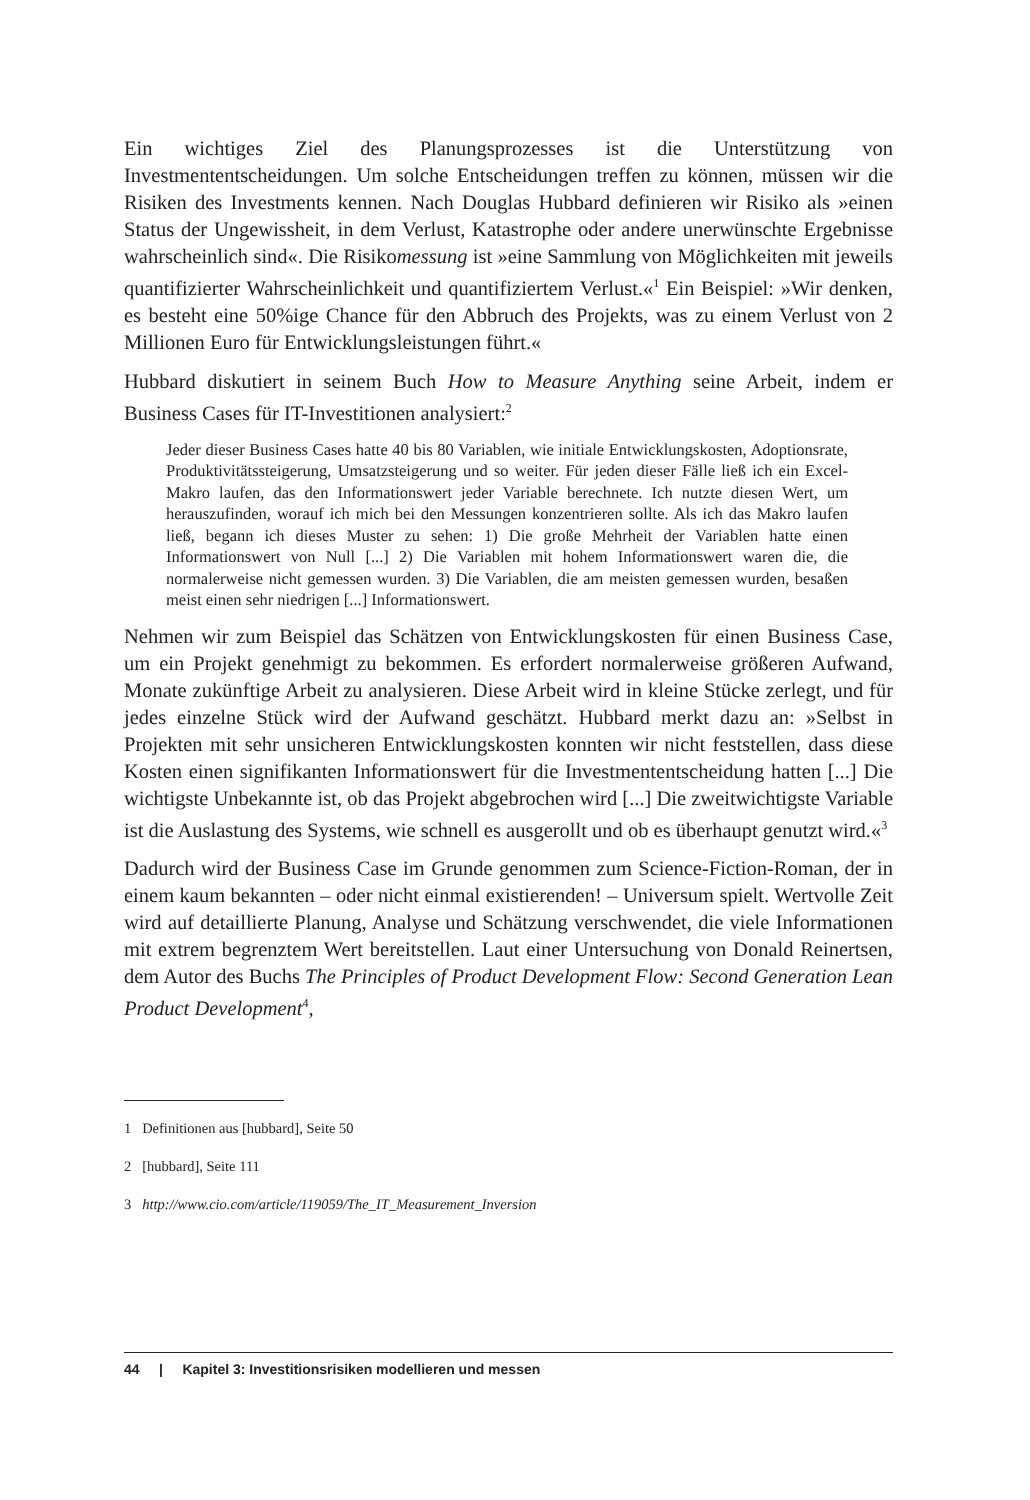Ein wichtiges Ziel des Planungsprozesses ist die Unterstützung von Investmententscheidungen. Um solche Entscheidungen treffen zu können, müssen wir die Risiken des Investments kennen. Nach Douglas Hubbard definieren wir Risiko als »einen Status der Ungewissheit, in dem Verlust, Katastrophe oder andere unerwünschte Ergebnisse wahrscheinlich sind«. Die Risikomessung ist »eine Sammlung von Möglichkeiten mit jeweils quantifizierter Wahrscheinlichkeit und quantifiziertem Verlust.«<sup>1</sup> Ein Beispiel: »Wir denken, es besteht eine 50%ige Chance für den Abbruch des Projekts, was zu einem Verlust von 2 Millionen Euro für Entwicklungsleistungen führt.«
Hubbard diskutiert in seinem Buch How to Measure Anything seine Arbeit, indem er Business Cases für IT-Investitionen analysiert:<sup>2</sup>
Jeder dieser Business Cases hatte 40 bis 80 Variablen, wie initiale Entwicklungskosten, Adoptionsrate, Produktivitätssteigerung, Umsatzsteigerung und so weiter. Für jeden dieser Fälle ließ ich ein Excel-Makro laufen, das den Informationswert jeder Variable berechnete. Ich nutzte diesen Wert, um herauszufinden, worauf ich mich bei den Messungen konzentrieren sollte. Als ich das Makro laufen ließ, begann ich dieses Muster zu sehen: 1) Die große Mehrheit der Variablen hatte einen Informationswert von Null [...] 2) Die Variablen mit hohem Informationswert waren die, die normalerweise nicht gemessen wurden. 3) Die Variablen, die am meisten gemessen wurden, besaßen meist einen sehr niedrigen [...] Informationswert.
Nehmen wir zum Beispiel das Schätzen von Entwicklungskosten für einen Business Case, um ein Projekt genehmigt zu bekommen. Es erfordert normalerweise größeren Aufwand, Monate zukünftige Arbeit zu analysieren. Diese Arbeit wird in kleine Stücke zerlegt, und für jedes einzelne Stück wird der Aufwand geschätzt. Hubbard merkt dazu an: »Selbst in Projekten mit sehr unsicheren Entwicklungskosten konnten wir nicht feststellen, dass diese Kosten einen signifikanten Informationswert für die Investmententscheidung hatten [...] Die wichtigste Unbekannte ist, ob das Projekt abgebrochen wird [...] Die zweitwichtigste Variable ist die Auslastung des Systems, wie schnell es ausgerollt und ob es überhaupt genutzt wird.«<sup>3</sup>
Dadurch wird der Business Case im Grunde genommen zum Science-Fiction-Roman, der in einem kaum bekannten – oder nicht einmal existierenden! – Universum spielt. Wertvolle Zeit wird auf detaillierte Planung, Analyse und Schätzung verschwendet, die viele Informationen mit extrem begrenztem Wert bereitstellen. Laut einer Untersuchung von Donald Reinertsen, dem Autor des Buchs The Principles of Product Development Flow: Second Generation Lean Product Development<sup>4</sup>,
1 Definitionen aus [hubbard], Seite 50
2 [hubbard], Seite 111
3 http://www.cio.com/article/119059/The_IT_Measurement_Inversion
44 | Kapitel 3: Investitionsrisiken modellieren und messen